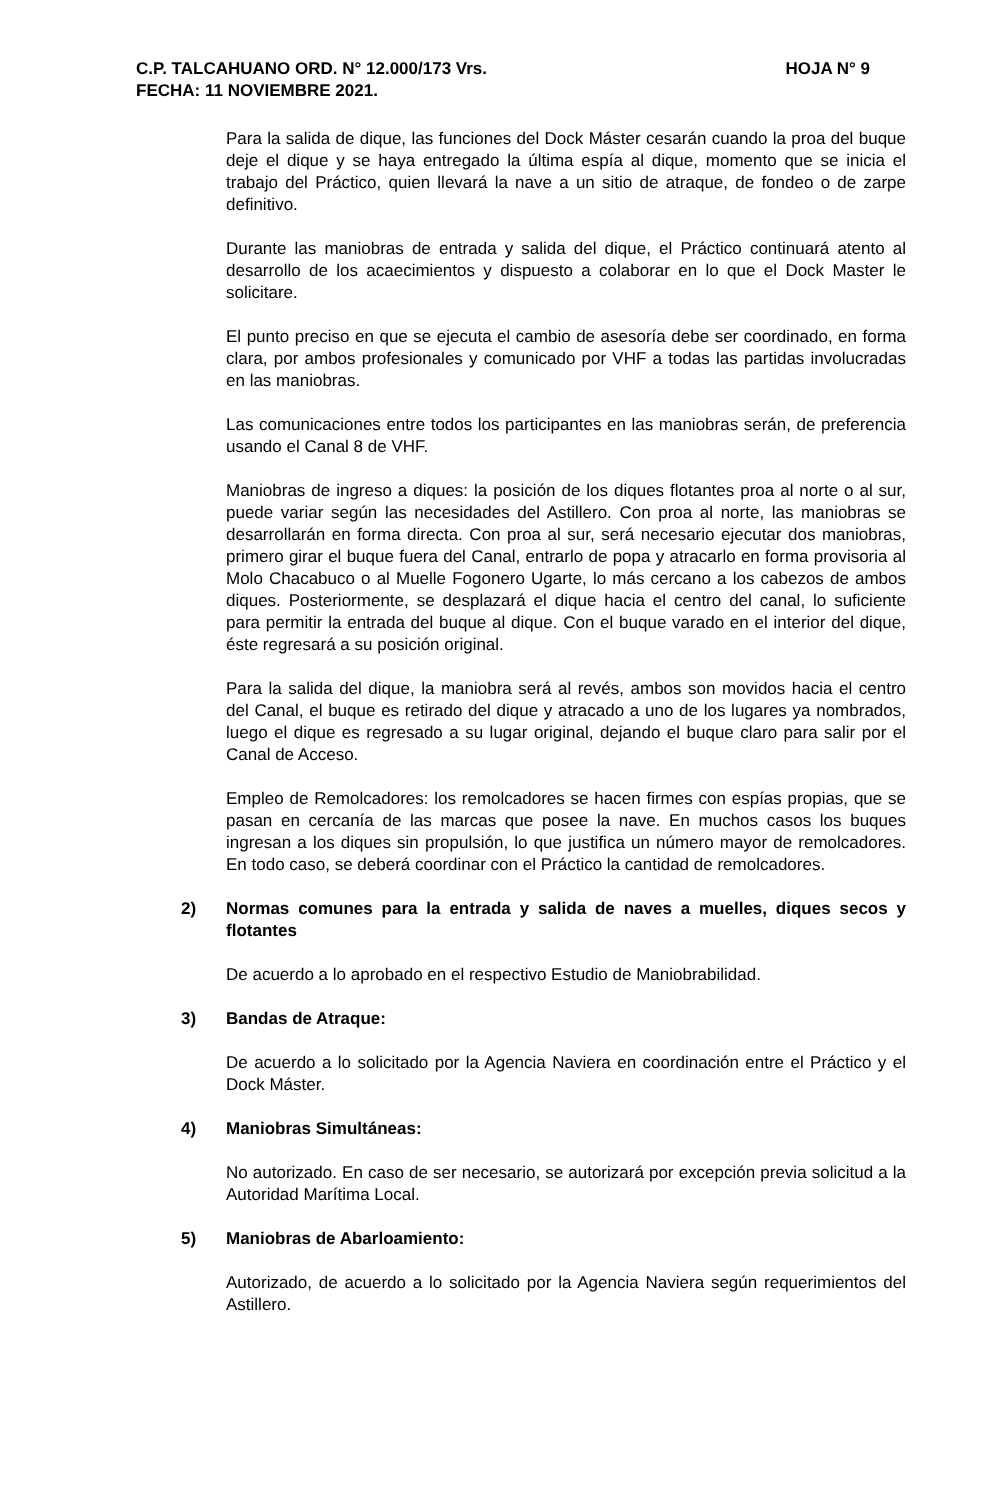C.P. TALCAHUANO ORD. N° 12.000/173 Vrs. HOJA N° 9
FECHA: 11 NOVIEMBRE 2021.
Para la salida de dique, las funciones del Dock Máster cesarán cuando la proa del buque deje el dique y se haya entregado la última espía al dique, momento que se inicia el trabajo del Práctico, quien llevará la nave a un sitio de atraque, de fondeo o de zarpe definitivo.
Durante las maniobras de entrada y salida del dique, el Práctico continuará atento al desarrollo de los acaecimientos y dispuesto a colaborar en lo que el Dock Master le solicitare.
El punto preciso en que se ejecuta el cambio de asesoría debe ser coordinado, en forma clara, por ambos profesionales y comunicado por VHF a todas las partidas involucradas en las maniobras.
Las comunicaciones entre todos los participantes en las maniobras serán, de preferencia usando el Canal 8 de VHF.
Maniobras de ingreso a diques: la posición de los diques flotantes proa al norte o al sur, puede variar según las necesidades del Astillero. Con proa al norte, las maniobras se desarrollarán en forma directa. Con proa al sur, será necesario ejecutar dos maniobras, primero girar el buque fuera del Canal, entrarlo de popa y atracarlo en forma provisoria al Molo Chacabuco o al Muelle Fogonero Ugarte, lo más cercano a los cabezos de ambos diques. Posteriormente, se desplazará el dique hacia el centro del canal, lo suficiente para permitir la entrada del buque al dique. Con el buque varado en el interior del dique, éste regresará a su posición original.
Para la salida del dique, la maniobra será al revés, ambos son movidos hacia el centro del Canal, el buque es retirado del dique y atracado a uno de los lugares ya nombrados, luego el dique es regresado a su lugar original, dejando el buque claro para salir por el Canal de Acceso.
Empleo de Remolcadores: los remolcadores se hacen firmes con espías propias, que se pasan en cercanía de las marcas que posee la nave. En muchos casos los buques ingresan a los diques sin propulsión, lo que justifica un número mayor de remolcadores. En todo caso, se deberá coordinar con el Práctico la cantidad de remolcadores.
2) Normas comunes para la entrada y salida de naves a muelles, diques secos y flotantes
De acuerdo a lo aprobado en el respectivo Estudio de Maniobrabilidad.
3) Bandas de Atraque:
De acuerdo a lo solicitado por la Agencia Naviera en coordinación entre el Práctico y el Dock Máster.
4) Maniobras Simultáneas:
No autorizado. En caso de ser necesario, se autorizará por excepción previa solicitud a la Autoridad Marítima Local.
5) Maniobras de Abarloamiento:
Autorizado, de acuerdo a lo solicitado por la Agencia Naviera según requerimientos del Astillero.